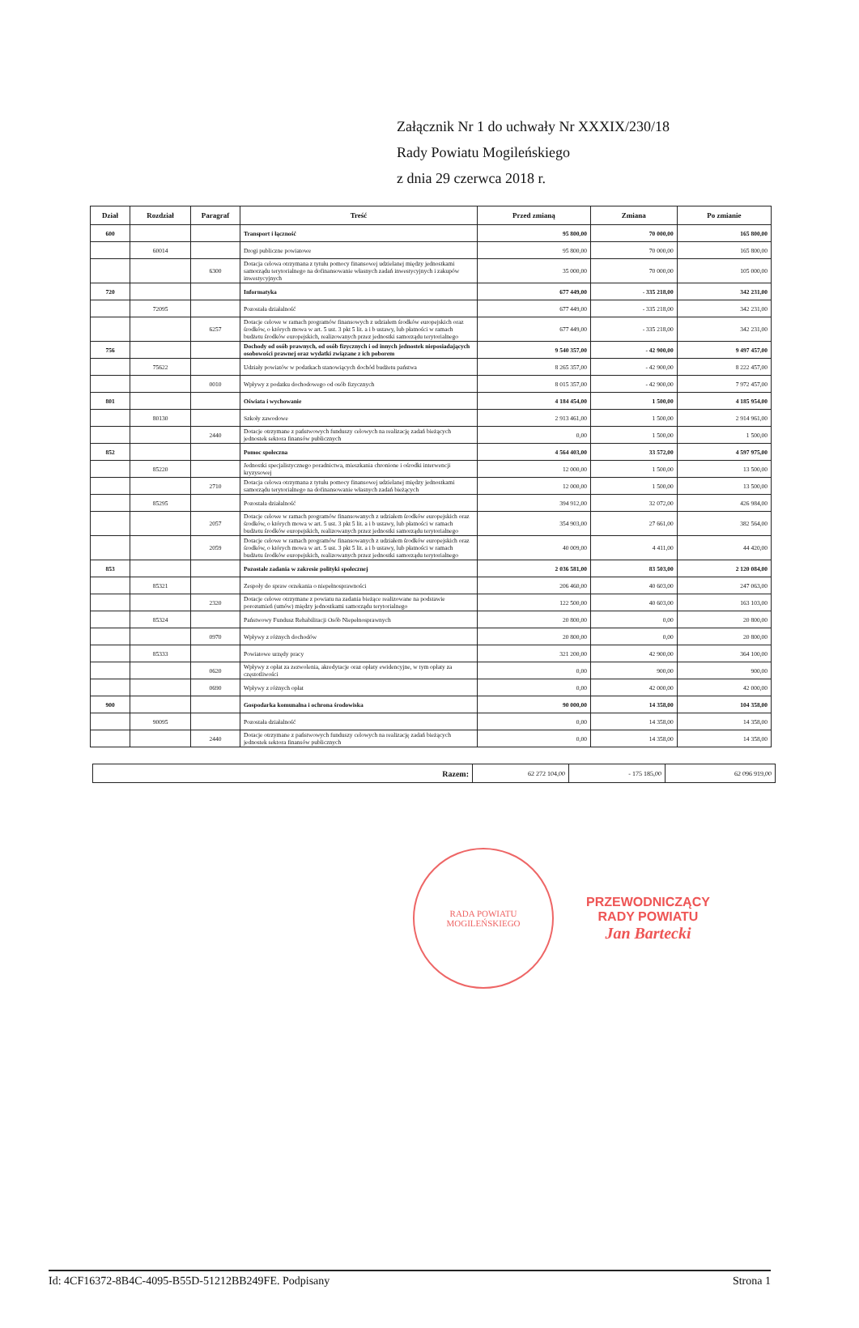Załącznik Nr 1 do uchwały Nr XXXIX/230/18
Rady Powiatu Mogileńskiego
z dnia 29 czerwca 2018 r.
| Dział | Rozdział | Paragraf | Treść | Przed zmianą | Zmiana | Po zmianie |
| --- | --- | --- | --- | --- | --- | --- |
| 600 | | | Transport i łączność | 95 800,00 | 70 000,00 | 165 800,00 |
| | 60014 | | Drogi publiczne powiatowe | 95 800,00 | 70 000,00 | 165 800,00 |
| | | 6300 | Dotacja celowa otrzymana z tytułu pomocy finansowej udzielanej między jednostkami samorządu terytorialnego na dofinansowanie własnych zadań inwestycyjnych i zakupów inwestycyjnych | 35 000,00 | 70 000,00 | 105 000,00 |
| 720 | | | Informatyka | 677 449,00 | - 335 218,00 | 342 231,00 |
| | 72095 | | Pozostała działalność | 677 449,00 | - 335 218,00 | 342 231,00 |
| | | 6257 | Dotacje celowe w ramach programów finansowych z udziałem środków europejskich oraz środków, o których mowa w art. 5 ust. 3 pkt 5 lit. a i b ustawy, lub płatności w ramach budżetu środków europejskich, realizowanych przez jednostki samorządu terytorialnego | 677 449,00 | - 335 218,00 | 342 231,00 |
| 756 | | | Dochody od osób prawnych, od osób fizycznych i od innych jednostek nieposiadających osobowości prawnej oraz wydatki związane z ich poborem | 9 540 357,00 | - 42 900,00 | 9 497 457,00 |
| | 75622 | | Udziały powiatów w podatkach stanowiących dochód budżetu państwa | 8 265 357,00 | - 42 900,00 | 8 222 457,00 |
| | | 0010 | Wpływy z podatku dochodowego od osób fizycznych | 8 015 357,00 | - 42 900,00 | 7 972 457,00 |
| 801 | | | Oświata i wychowanie | 4 184 454,00 | 1 500,00 | 4 185 954,00 |
| | 80130 | | Szkoły zawodowe | 2 913 461,00 | 1 500,00 | 2 914 961,00 |
| | | 2440 | Dotacje otrzymane z państwowych funduszy celowych na realizację zadań bieżących jednostek sektora finansów publicznych | 0,00 | 1 500,00 | 1 500,00 |
| 852 | | | Pomoc społeczna | 4 564 403,00 | 33 572,00 | 4 597 975,00 |
| | 85220 | | Jednostki specjalistycznego poradnictwa, mieszkania chronione i ośrodki interwencji kryzysowej | 12 000,00 | 1 500,00 | 13 500,00 |
| | | 2710 | Dotacja celowa otrzymana z tytułu pomocy finansowej udzielanej między jednostkami samorządu terytorialnego na dofinansowanie własnych zadań bieżących | 12 000,00 | 1 500,00 | 13 500,00 |
| | 85295 | | Pozostała działalność | 394 912,00 | 32 072,00 | 426 984,00 |
| | | 2057 | Dotacje celowe w ramach programów finansowanych z udziałem środków europejskich oraz środków, o których mowa w art. 5 ust. 3 pkt 5 lit. a i b ustawy, lub płatności w ramach budżetu środków europejskich, realizowanych przez jednostki samorządu terytorialnego | 354 903,00 | 27 661,00 | 382 564,00 |
| | | 2059 | Dotacje celowe w ramach programów finansowanych z udziałem środków europejskich oraz środków, o których mowa w art. 5 ust. 3 pkt 5 lit. a i b ustawy, lub płatności w ramach budżetu środków europejskich, realizowanych przez jednostki samorządu terytorialnego | 40 009,00 | 4 411,00 | 44 420,00 |
| 853 | | | Pozostałe zadania w zakresie polityki społecznej | 2 036 581,00 | 83 503,00 | 2 120 084,00 |
| | 85321 | | Zespoły do spraw orzekania o niepełnosprawności | 206 460,00 | 40 603,00 | 247 063,00 |
| | | 2320 | Dotacje celowe otrzymane z powiatu na zadania bieżące realizowane na podstawie porozumień (umów) między jednostkami samorządu terytorialnego | 122 500,00 | 40 603,00 | 163 103,00 |
| | 85324 | | Państwowy Fundusz Rehabilitacji Osób Niepełnosprawnych | 20 800,00 | 0,00 | 20 800,00 |
| | | 0970 | Wpływy z różnych dochodów | 20 800,00 | 0,00 | 20 800,00 |
| | 85333 | | Powiatowe urzędy pracy | 321 200,00 | 42 900,00 | 364 100,00 |
| | | 0620 | Wpływy z opłat za zezwolenia, akredytacje oraz opłaty ewidencyjne, w tym opłaty za częstotliwości | 0,00 | 900,00 | 900,00 |
| | | 0690 | Wpływy z różnych opłat | 0,00 | 42 000,00 | 42 000,00 |
| 900 | | | Gospodarka komunalna i ochrona środowiska | 90 000,00 | 14 358,00 | 104 358,00 |
| | 90095 | | Pozostała działalność | 0,00 | 14 358,00 | 14 358,00 |
| | | 2440 | Dotacje otrzymane z państwowych funduszy celowych na realizację zadań bieżących jednostek sektora finansów publicznych | 0,00 | 14 358,00 | 14 358,00 |
| Razem: | 62 272 104,00 | - 175 185,00 | 62 096 919,00 |
RADA POWIATU
MOGILEŃSKIEGO
PRZEWODNICZĄCY
RADY POWIATU
Jan Bartecki
Id: 4CF16372-8B4C-4095-B55D-51212BB249FE. Podpisany Strona 1